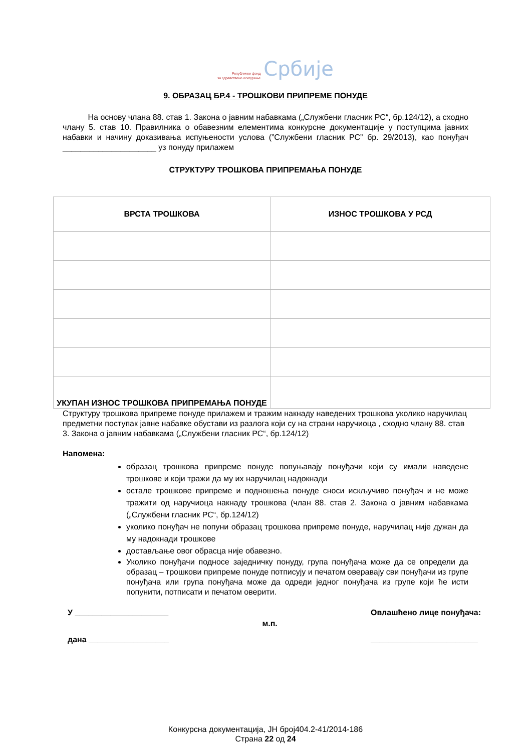Републички фонд
за здравствено осигурање
Србије
9. ОБРАЗАЦ БР.4 - ТРОШКОВИ ПРИПРЕМЕ ПОНУДЕ
На основу члана 88. став 1. Закона о јавним набавкама („Службени гласник РС“, бр.124/12), а сходно члану 5. став 10. Правилника о обавезним елементима конкурсне документације у поступцима јавних набавки и начину доказивања испуњености услова (”Службени гласник РС” бр. 29/2013), као понуђач _____________________ уз понуду прилажем
СТРУКТУРУ ТРОШКОВА ПРИПРЕМАЊА ПОНУДЕ
| ВРСТА ТРОШКОВА | ИЗНОС ТРОШКОВА У РСД |
| --- | --- |
| УКУПАН ИЗНОС ТРОШКОВА ПРИПРЕМАЊА ПОНУДЕ | |
Структуру трошкова припреме понуде прилажем и тражим накнаду наведених трошкова уколико наручилац предметни поступак јавне набавке обустави из разлога који су на страни наручиоца , сходно члану 88. став 3. Закона о јавним набавкама („Службени гласник РС“, бр.124/12)
Напомена:
образац трошкова припреме понуде попуњавају понуђачи који су имали наведене трошкове и који тражи да му их наручилац надокнади
остале трошкове припреме и подношења понуде сноси искључиво понуђач и не може тражити од наручиоца накнаду трошкова (члан 88. став 2. Закона о јавним набавкама („Службени гласник РС“, бр.124/12)
уколико понуђач не попуни образац трошкова припреме понуде, наручилац није дужан да му надокнади трошкове
достављање овог обрасца није обавезно.
Уколико понуђачи подносе заједничку понуду, група понуђача може да се определи да образац – трошкови припреме понуде потписују и печатом оверавају сви понуђачи из групе понуђача или група понуђача може да одреди једног понуђача из групе који ће исти попунити, потписати и печатом оверити.
У _____________________
дана __________________
м.п.
Овлашћено лице понуђача:
________________________
Конкурсна документација, ЈН број404.2-41/2014-186
Страна 22 од 24